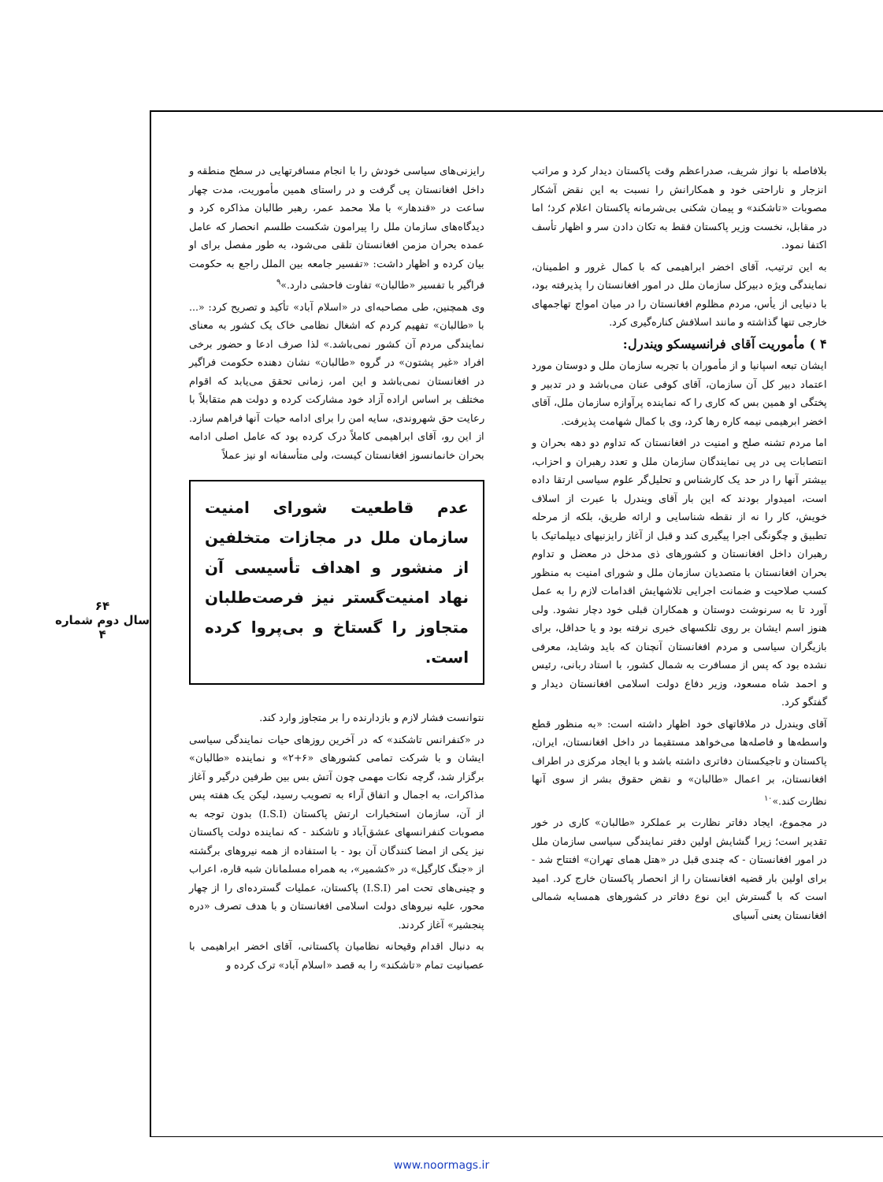۶۴
سال دوم شماره ۴
رایزنی‌های سیاسی خودش را با انجام مسافرتهایی در سطح منطقه و داخل افغانستان پی گرفت و در راستای همین مأموریت، مدت چهار ساعت در «قندهار» با ملا محمد عمر، رهبر طالبان مذاکره کرد و دیدگاه‌های سازمان ملل را پیرامون شکست طلسم انحصار که عامل عمده بحران مزمن افغانستان تلقی می‌شود، به طور مفصل برای او بیان کرده و اظهار داشت: «تفسیر جامعه بین الملل راجع به حکومت فراگیر با تفسیر «طالبان» تفاوت فاحشی دارد.»<sup>۹</sup>
وی همچنین، طی مصاحبه‌ای در «اسلام آباد» تأکید و تصریح کرد: «... با «طالبان» تفهیم کردم که اشغال نظامی خاک یک کشور به معنای نمایندگی مردم آن کشور نمی‌باشد.» لذا صرف ادعا و حضور برخی افراد «غیر پشتون» در گروه «طالبان» نشان دهنده حکومت فراگیر در افغانستان نمی‌باشد و این امر، زمانی تحقق می‌یابد که اقوام مختلف بر اساس اراده آزاد خود مشارکت کرده و دولت هم متقابلاً با رعایت حق شهروندی، سایه امن را برای ادامه حیات آنها فراهم سازد. از این رو، آقای ابراهیمی کاملاً درک کرده بود که عامل اصلی ادامه بحران خانمانسوز افغانستان کیست، ولی متأسفانه او نیز عملاً
عدم قاطعیت شورای امنیت سازمان ملل در مجازات متخلفین از منشور و اهداف تأسیسی آن نهاد امنیت‌گستر نیز فرصت‌طلبان متجاوز را گستاخ و بی‌پروا کرده است.
نتوانست فشار لازم و بازدارنده را بر متجاوز وارد کند.
در «کنفرانس تاشکند» که در آخرین روزهای حیات نمایندگی سیاسی ایشان و با شرکت تمامی کشورهای «۶+۲» و نماینده «طالبان» برگزار شد، گرچه نکات مهمی چون آتش بس بین طرفین درگیر و آغاز مذاکرات، به اجمال و اتفاق آراء به تصویب رسید، لیکن یک هفته پس از آن، سازمان استخبارات ارتش پاکستان (I.S.I) بدون توجه به مصوبات کنفرانسهای عشق‌آباد و تاشکند - که نماینده دولت پاکستان نیز یکی از امضا کنندگان آن بود - با استفاده از همه نیروهای برگشته از «جنگ کارگیل» در «کشمیر»، به همراه مسلمانان شبه قاره، اعراب و چینی‌های تحت امر (I.S.I) پاکستان، عملیات گسترده‌ای را از چهار محور، علیه نیروهای دولت اسلامی افغانستان و با هدف تصرف «دره پنجشیر» آغاز کردند.
به دنبال اقدام وقیحانه نظامیان پاکستانی، آقای اخضر ابراهیمی با عصبانیت تمام «تاشکند» را به قصد «اسلام آباد» ترک کرده و
بلافاصله با نواز شریف، صدراعظم وقت پاکستان دیدار کرد و مراتب انزجار و ناراحتی خود و همکارانش را نسبت به این نقض آشکار مصوبات «تاشکند» و پیمان شکنی بی‌شرمانه پاکستان اعلام کرد؛ اما در مقابل، نخست وزیر پاکستان فقط به تکان دادن سر و اظهار تأسف اکتفا نمود.
به این ترتیب، آقای اخضر ابراهیمی که با کمال غرور و اطمینان، نمایندگی ویژه دبیرکل سازمان ملل در امور افغانستان را پذیرفته بود، با دنیایی از یأس، مردم مظلوم افغانستان را در میان امواج تهاجمهای خارجی تنها گذاشته و مانند اسلافش کناره‌گیری کرد.
۴ ) مأموریت آقای فرانسیسکو ویندرل:
ایشان تبعه اسپانیا و از مأموران با تجربه سازمان ملل و دوستان مورد اعتماد دبیر کل آن سازمان، آقای کوفی عنان می‌باشد و در تدبیر و پختگی او همین بس که کاری را که نماینده پرآوازه سازمان ملل، آقای اخضر ابرهیمی نیمه کاره رها کرد، وی با کمال شهامت پذیرفت.
اما مردم تشنه صلح و امنیت در افغانستان که تداوم دو دهه بحران و انتصابات پی در پی نمایندگان سازمان ملل و تعدد رهبران و احزاب، بیشتر آنها را در حد یک کارشناس و تحلیل‌گر علوم سیاسی ارتقا داده است، امیدوار بودند که این بار آقای ویندرل با عبرت از اسلاف خویش، کار را نه از نقطه شناسایی و ارائه طریق، بلکه از مرحله تطبیق و چگونگی اجرا پیگیری کند و قبل از آغاز رایزنیهای دیپلماتیک با رهبران داخل افغانستان و کشورهای ذی مدخل در معضل و تداوم بحران افغانستان با متصدیان سازمان ملل و شورای امنیت به منظور کسب صلاحیت و ضمانت اجرایی تلاشهایش اقدامات لازم را به عمل آورد تا به سرنوشت دوستان و همکاران قبلی خود دچار نشود. ولی هنوز اسم ایشان بر روی تلکسهای خبری نرفته بود و یا حداقل، برای بازیگران سیاسی و مردم افغانستان آنچنان که باید وشاید، معرفی نشده بود که پس از مسافرت به شمال کشور، با استاد ربانی، رئیس و احمد شاه مسعود، وزیر دفاع دولت اسلامی افغانستان دیدار و گفتگو کرد.
آقای ویندرل در ملاقاتهای خود اظهار داشته است: «به منظور قطع واسطه‌ها و فاصله‌ها می‌خواهد مستقیما در داخل افغانستان، ایران، پاکستان و تاجیکستان دفاتری داشته باشد و با ایجاد مرکزی در اطراف افغانستان، بر اعمال «طالبان» و نقض حقوق بشر از سوی آنها نظارت کند.»<sup>۱۰</sup>
در مجموع، ایجاد دفاتر نظارت بر عملکرد «طالبان» کاری در خور تقدیر است؛ زیرا گشایش اولین دفتر نمایندگی سیاسی سازمان ملل در امور افغانستان - که چندی قبل در «هتل همای تهران» افتتاح شد - برای اولین بار قضیه افغانستان را از انحصار پاکستان خارج کرد. امید است که با گسترش این نوع دفاتر در کشورهای همسایه شمالی افغانستان یعنی آسیای
www.noormags.ir